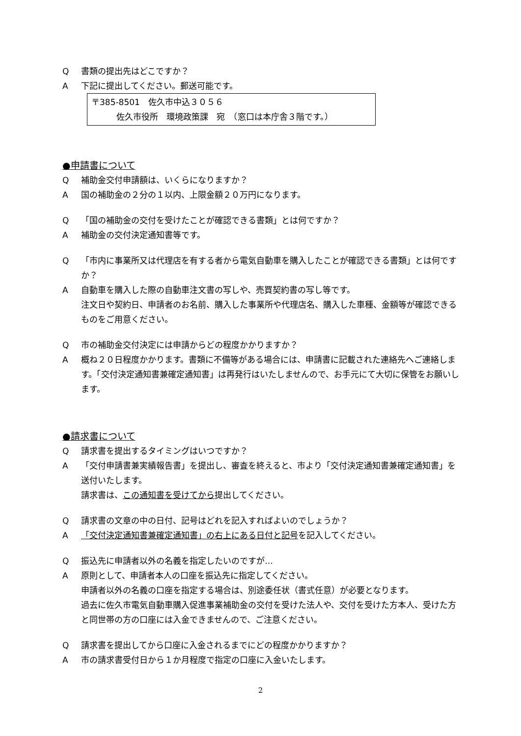Q書類の提出先はどこですか？
A下記に提出してください。郵送可能です。
〒385-8501　佐久市中込３０５６
　　　佐久市役所　環境政策課　宛　（窓口は本庁舎３階です。）
●申請書について
Q補助金交付申請額は、いくらになりますか？
A国の補助金の２分の１以内、上限金額２０万円になります。
Q 「国の補助金の交付を受けたことが確認できる書類」とは何ですか？
A補助金の交付決定通知書等です。
Q 「市内に事業所又は代理店を有する者から電気自動車を購入したことが確認できる書類」とは何ですか？
A自動車を購入した際の自動車注文書の写しや、売買契約書の写し等です。
注文日や契約日、申請者のお名前、購入した事業所や代理店名、購入した車種、金額等が確認できるものをご用意ください。
Q市の補助金交付決定には申請からどの程度かかりますか？
A概ね２０日程度かかります。書類に不備等がある場合には、申請書に記載された連絡先へご連絡します。「交付決定通知書兼確定通知書」は再発行はいたしませんので、お手元にて大切に保管をお願いします。
●請求書について
Q請求書を提出するタイミングはいつですか？
A 「交付申請書兼実績報告書」を提出し、審査を終えると、市より「交付決定通知書兼確定通知書」を送付いたします。
請求書は、この通知書を受けてから提出してください。
Q請求書の文章の中の日付、記号はどれを記入すればよいのでしょうか？
A 「交付決定通知書兼確定通知書」の右上にある日付と記号を記入してください。
Q振込先に申請者以外の名義を指定したいのですが…
A原則として、申請者本人の口座を振込先に指定してください。
申請者以外の名義の口座を指定する場合は、別途委任状（書式任意）が必要となります。
過去に佐久市電気自動車購入促進事業補助金の交付を受けた法人や、交付を受けた方本人、受けた方と同世帯の方の口座には入金できませんので、ご注意ください。
Q請求書を提出してから口座に入金されるまでにどの程度かかりますか？
A市の請求書受付日から１か月程度で指定の口座に入金いたします。
2